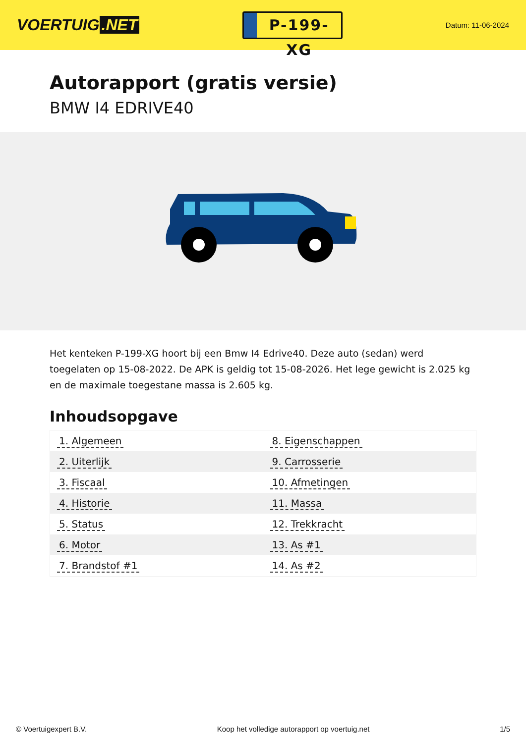VOERTUIG.NET
P-199-XG
Datum: 11-06-2024
Autorapport (gratis versie)
BMW I4 EDRIVE40
Het kenteken P-199-XG hoort bij een Bmw I4 Edrive40. Deze auto (sedan) werd toegelaten op 15-08-2022. De APK is geldig tot 15-08-2026. Het lege gewicht is 2.025 kg en de maximale toegestane massa is 2.605 kg.
Inhoudsopgave
| 1. Algemeen | 8. Eigenschappen |
| 2. Uiterlijk | 9. Carrosserie |
| 3. Fiscaal | 10. Afmetingen |
| 4. Historie | 11. Massa |
| 5. Status | 12. Trekkracht |
| 6. Motor | 13. As #1 |
| 7. Brandstof #1 | 14. As #2 |
© Voertuigexpert B.V. Koop het volledige autorapport op voertuig.net 1/5